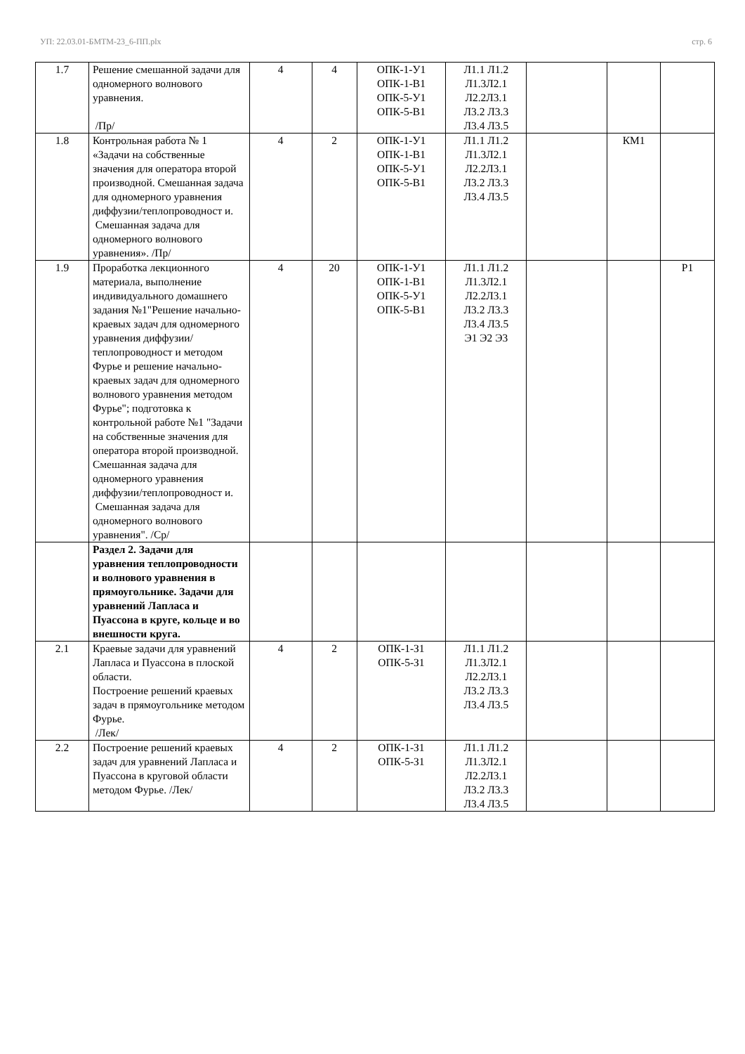УП: 22.03.01-БМТМ-23_6-ПП.plx стр. 6
| 1.7 | Решение смешанной задачи для одномерного волнового уравнения. /Пр/ | 4 | 4 | ОПК-1-У1 ОПК-1-В1 ОПК-5-У1 ОПК-5-В1 | Л1.1 Л1.2 Л1.3Л2.1 Л2.2Л3.1 Л3.2 Л3.3 Л3.4 Л3.5 | | | |
| 1.8 | Контрольная работа № 1 «Задачи на собственные значения для оператора второй производной. Смешанная задача для одномерного уравнения диффузии/теплопроводност и. Смешанная задача для одномерного волнового уравнения». /Пр/ | 4 | 2 | ОПК-1-У1 ОПК-1-В1 ОПК-5-У1 ОПК-5-В1 | Л1.1 Л1.2 Л1.3Л2.1 Л2.2Л3.1 Л3.2 Л3.3 Л3.4 Л3.5 | | КМ1 | |
| 1.9 | Проработка лекционного материала, выполнение индивидуального домашнего задания №1"Решение начально-краевых задач для одномерного уравнения диффузии/теплопроводност и методом Фурье и решение начально-краевых задач для одномерного волнового уравнения методом Фурье"; подготовка к контрольной работе №1 "Задачи на собственные значения для оператора второй производной. Смешанная задача для одномерного уравнения диффузии/теплопроводност и. Смешанная задача для одномерного волнового уравнения". /Ср/ | 4 | 20 | ОПК-1-У1 ОПК-1-В1 ОПК-5-У1 ОПК-5-В1 | Л1.1 Л1.2 Л1.3Л2.1 Л2.2Л3.1 Л3.2 Л3.3 Л3.4 Л3.5 Э1 Э2 Э3 | | | Р1 |
| | Раздел 2. Задачи для уравнения теплопроводности и волнового уравнения в прямоугольнике. Задачи для уравнений Лапласа и Пуассона в круге, кольце и во внешности круга. | | | | | | | |
| 2.1 | Краевые задачи для уравнений Лапласа и Пуассона в плоской области. Построение решений краевых задач в прямоугольнике методом Фурье. /Лек/ | 4 | 2 | ОПК-1-З1 ОПК-5-З1 | Л1.1 Л1.2 Л1.3Л2.1 Л2.2Л3.1 Л3.2 Л3.3 Л3.4 Л3.5 | | | |
| 2.2 | Построение решений краевых задач для уравнений Лапласа и Пуассона в круговой области методом Фурье. /Лек/ | 4 | 2 | ОПК-1-З1 ОПК-5-З1 | Л1.1 Л1.2 Л1.3Л2.1 Л2.2Л3.1 Л3.2 Л3.3 Л3.4 Л3.5 | | | |